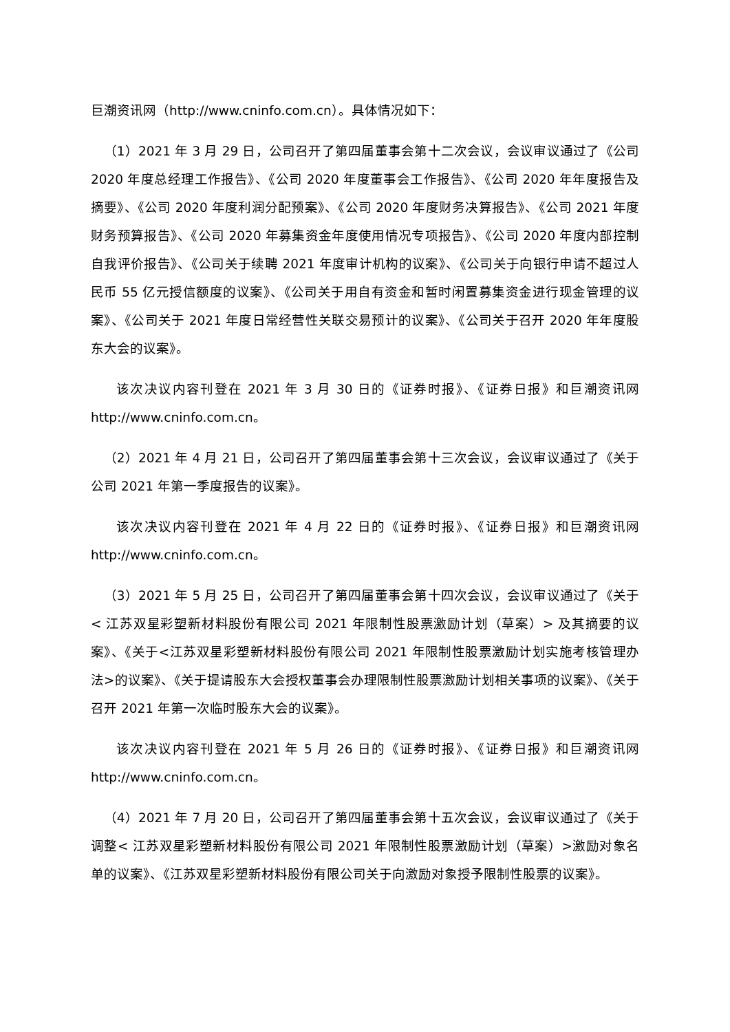巨潮资讯网（http://www.cninfo.com.cn）。具体情况如下：
（1）2021 年 3 月 29 日，公司召开了第四届董事会第十二次会议，会议审议通过了《公司 2020 年度总经理工作报告》、《公司 2020 年度董事会工作报告》、《公司 2020 年年度报告及摘要》、《公司 2020 年度利润分配预案》、《公司 2020 年度财务决算报告》、《公司 2021 年度财务预算报告》、《公司 2020 年募集资金年度使用情况专项报告》、《公司 2020 年度内部控制自我评价报告》、《公司关于续聘 2021 年度审计机构的议案》、《公司关于向银行申请不超过人民币 55 亿元授信额度的议案》、《公司关于用自有资金和暂时闲置募集资金进行现金管理的议案》、《公司关于 2021 年度日常经营性关联交易预计的议案》、《公司关于召开 2020 年年度股东大会的议案》。
该次决议内容刊登在 2021 年 3 月 30 日的《证券时报》、《证券日报》和巨潮资讯网 http://www.cninfo.com.cn。
（2）2021 年 4 月 21 日，公司召开了第四届董事会第十三次会议，会议审议通过了《关于公司 2021 年第一季度报告的议案》。
该次决议内容刊登在 2021 年 4 月 22 日的《证券时报》、《证券日报》和巨潮资讯网 http://www.cninfo.com.cn。
（3）2021 年 5 月 25 日，公司召开了第四届董事会第十四次会议，会议审议通过了《关于< 江苏双星彩塑新材料股份有限公司 2021 年限制性股票激励计划（草案）> 及其摘要的议案》、《关于<江苏双星彩塑新材料股份有限公司 2021 年限制性股票激励计划实施考核管理办法>的议案》、《关于提请股东大会授权董事会办理限制性股票激励计划相关事项的议案》、《关于召开 2021 年第一次临时股东大会的议案》。
该次决议内容刊登在 2021 年 5 月 26 日的《证券时报》、《证券日报》和巨潮资讯网 http://www.cninfo.com.cn。
（4）2021 年 7 月 20 日，公司召开了第四届董事会第十五次会议，会议审议通过了《关于调整< 江苏双星彩塑新材料股份有限公司 2021 年限制性股票激励计划（草案）>激励对象名单的议案》、《江苏双星彩塑新材料股份有限公司关于向激励对象授予限制性股票的议案》。